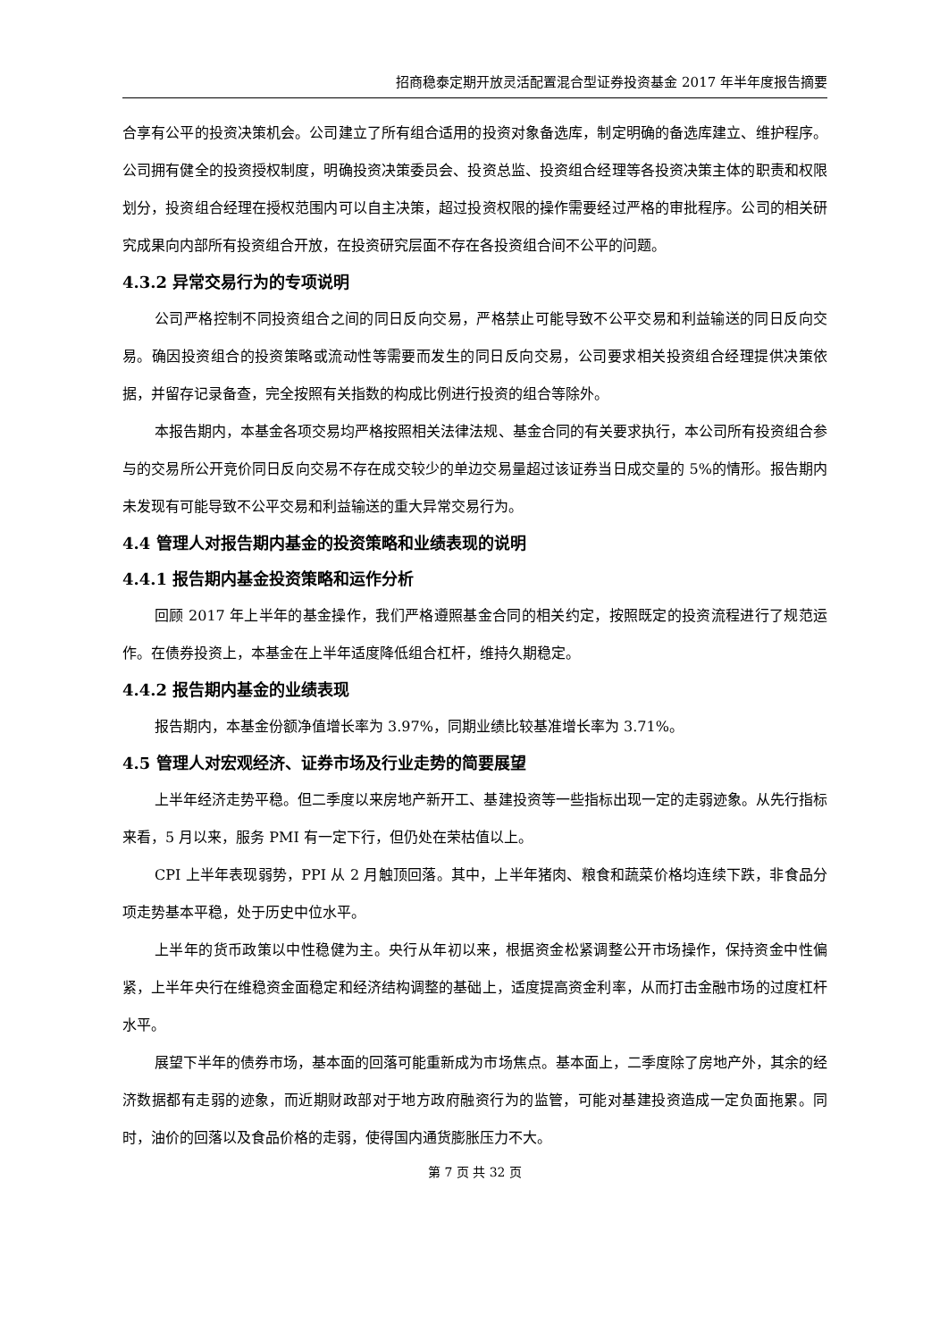招商稳泰定期开放灵活配置混合型证券投资基金 2017 年半年度报告摘要
合享有公平的投资决策机会。公司建立了所有组合适用的投资对象备选库，制定明确的备选库建立、维护程序。公司拥有健全的投资授权制度，明确投资决策委员会、投资总监、投资组合经理等各投资决策主体的职责和权限划分，投资组合经理在授权范围内可以自主决策，超过投资权限的操作需要经过严格的审批程序。公司的相关研究成果向内部所有投资组合开放，在投资研究层面不存在各投资组合间不公平的问题。
4.3.2 异常交易行为的专项说明
公司严格控制不同投资组合之间的同日反向交易，严格禁止可能导致不公平交易和利益输送的同日反向交易。确因投资组合的投资策略或流动性等需要而发生的同日反向交易，公司要求相关投资组合经理提供决策依据，并留存记录备查，完全按照有关指数的构成比例进行投资的组合等除外。
本报告期内，本基金各项交易均严格按照相关法律法规、基金合同的有关要求执行，本公司所有投资组合参与的交易所公开竞价同日反向交易不存在成交较少的单边交易量超过该证券当日成交量的 5%的情形。报告期内未发现有可能导致不公平交易和利益输送的重大异常交易行为。
4.4 管理人对报告期内基金的投资策略和业绩表现的说明
4.4.1 报告期内基金投资策略和运作分析
回顾 2017 年上半年的基金操作，我们严格遵照基金合同的相关约定，按照既定的投资流程进行了规范运作。在债券投资上，本基金在上半年适度降低组合杠杆，维持久期稳定。
4.4.2 报告期内基金的业绩表现
报告期内，本基金份额净值增长率为 3.97%，同期业绩比较基准增长率为 3.71%。
4.5 管理人对宏观经济、证券市场及行业走势的简要展望
上半年经济走势平稳。但二季度以来房地产新开工、基建投资等一些指标出现一定的走弱迹象。从先行指标来看，5 月以来，服务 PMI 有一定下行，但仍处在荣枯值以上。
CPI 上半年表现弱势，PPI 从 2 月触顶回落。其中，上半年猪肉、粮食和蔬菜价格均连续下跌，非食品分项走势基本平稳，处于历史中位水平。
上半年的货币政策以中性稳健为主。央行从年初以来，根据资金松紧调整公开市场操作，保持资金中性偏紧，上半年央行在维稳资金面稳定和经济结构调整的基础上，适度提高资金利率，从而打击金融市场的过度杠杆水平。
展望下半年的债券市场，基本面的回落可能重新成为市场焦点。基本面上，二季度除了房地产外，其余的经济数据都有走弱的迹象，而近期财政部对于地方政府融资行为的监管，可能对基建投资造成一定负面拖累。同时，油价的回落以及食品价格的走弱，使得国内通货膨胀压力不大。
第 7 页 共 32 页